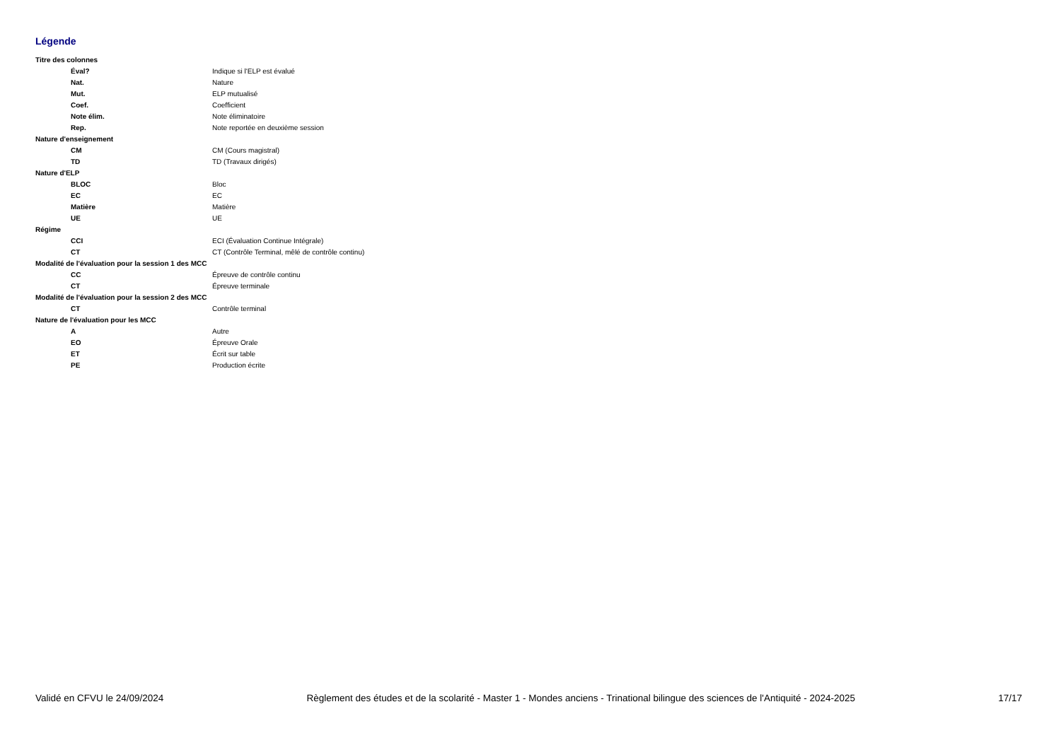Légende
| Titre des colonnes | |
| Éval? | Indique si l'ELP est évalué |
| Nat. | Nature |
| Mut. | ELP mutualisé |
| Coef. | Coefficient |
| Note élim. | Note éliminatoire |
| Rep. | Note reportée en deuxième session |
| Nature d'enseignement | |
| CM | CM (Cours magistral) |
| TD | TD (Travaux dirigés) |
| Nature d'ELP | |
| BLOC | Bloc |
| EC | EC |
| Matière | Matière |
| UE | UE |
| Régime | |
| CCI | ECI (Évaluation Continue Intégrale) |
| CT | CT (Contrôle Terminal, mêlé de contrôle continu) |
| Modalité de l'évaluation pour la session 1 des MCC | |
| CC | Épreuve de contrôle continu |
| CT | Épreuve terminale |
| Modalité de l'évaluation pour la session 2 des MCC | |
| CT | Contrôle terminal |
| Nature de l'évaluation pour les MCC | |
| A | Autre |
| EO | Épreuve Orale |
| ET | Écrit sur table |
| PE | Production écrite |
Validé en CFVU le 24/09/2024 Règlement des études et de la scolarité - Master 1 - Mondes anciens - Trinational bilingue des sciences de l'Antiquité - 2024-2025 17/17